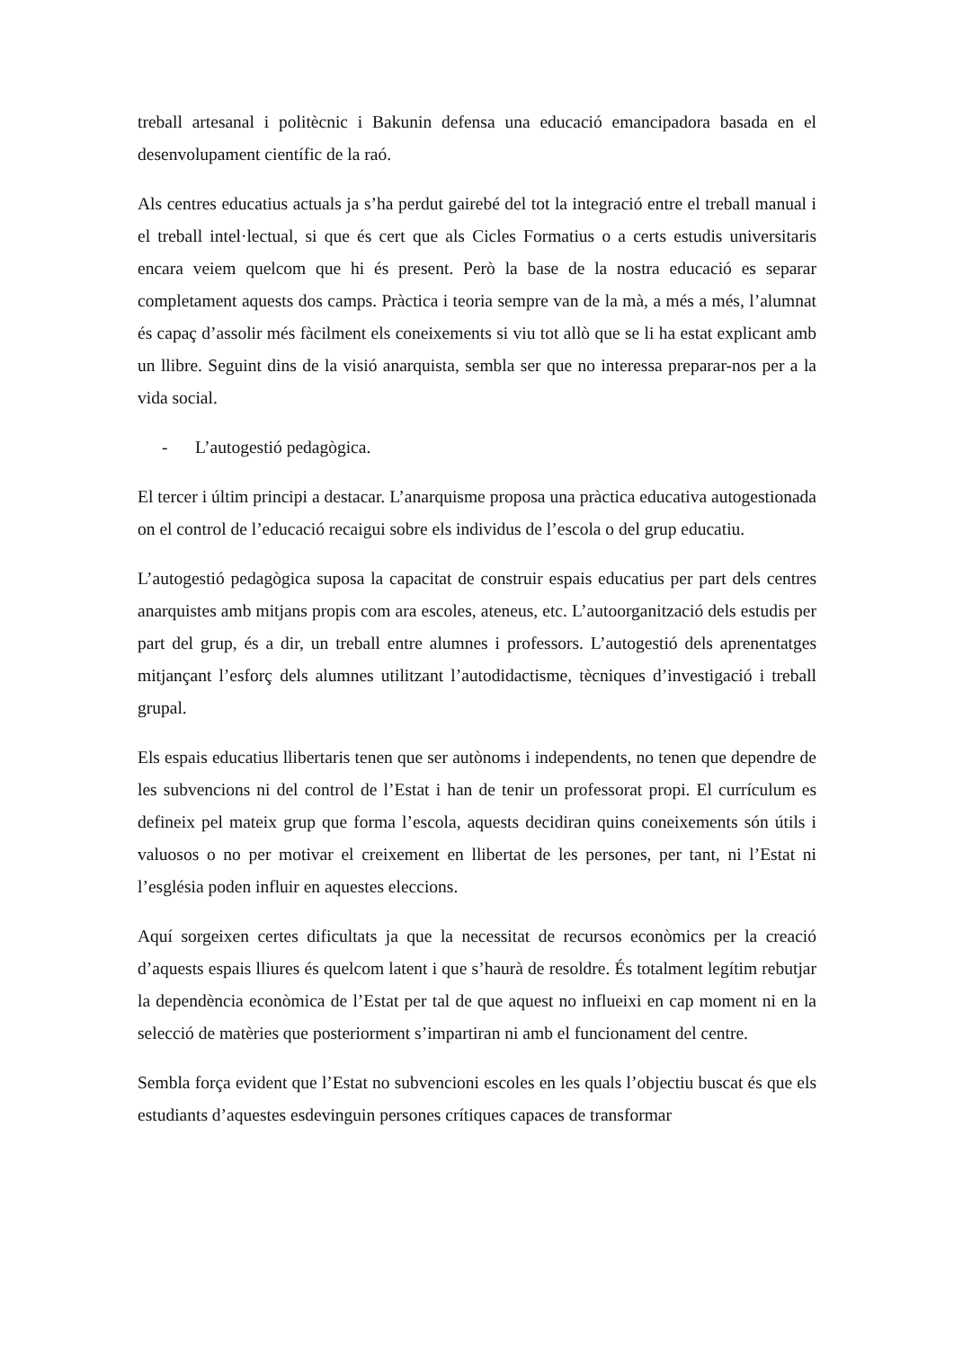treball artesanal i politècnic i Bakunin defensa una educació emancipadora basada en el desenvolupament científic de la raó.
Als centres educatius actuals ja s’ha perdut gairebé del tot la integració entre el treball manual i el treball intel·lectual, si que és cert que als Cicles Formatius o a certs estudis universitaris encara veiem quelcom que hi és present. Però la base de la nostra educació es separar completament aquests dos camps. Pràctica i teoria sempre van de la mà, a més a més, l’alumnat és capaç d’assolir més fàcilment els coneixements si viu tot allò que se li ha estat explicant amb un llibre. Seguint dins de la visió anarquista, sembla ser que no interessa preparar-nos per a la vida social.
- L’autogestió pedagògica.
El tercer i últim principi a destacar. L’anarquisme proposa una pràctica educativa autogestionada on el control de l’educació recaigui sobre els individus de l’escola o del grup educatiu.
L’autogestió pedagògica suposa la capacitat de construir espais educatius per part dels centres anarquistes amb mitjans propis com ara escoles, ateneus, etc. L’autoorganització dels estudis per part del grup, és a dir, un treball entre alumnes i professors. L’autogestió dels aprenentatges mitjançant l’esforç dels alumnes utilitzant l’autodidactisme, tècniques d’investigació i treball grupal.
Els espais educatius llibertaris tenen que ser autònoms i independents, no tenen que dependre de les subvencions ni del control de l’Estat i han de tenir un professorat propi. El currículum es defineix pel mateix grup que forma l’escola, aquests decidiran quins coneixements són útils i valuosos o no per motivar el creixement en llibertat de les persones, per tant, ni l’Estat ni l’església poden influir en aquestes eleccions.
Aquí sorgeixen certes dificultats ja que la necessitat de recursos econòmics per la creació d’aquests espais lliures és quelcom latent i que s’haurà de resoldre. És totalment legítim rebutjar la dependència econòmica de l’Estat per tal de que aquest no influeixi en cap moment ni en la selecció de matèries que posteriorment s’impartiran ni amb el funcionament del centre.
Sembla força evident que l’Estat no subvencioni escoles en les quals l’objectiu buscat és que els estudiants d’aquestes esdevinguin persones crítiques capaces de transformar